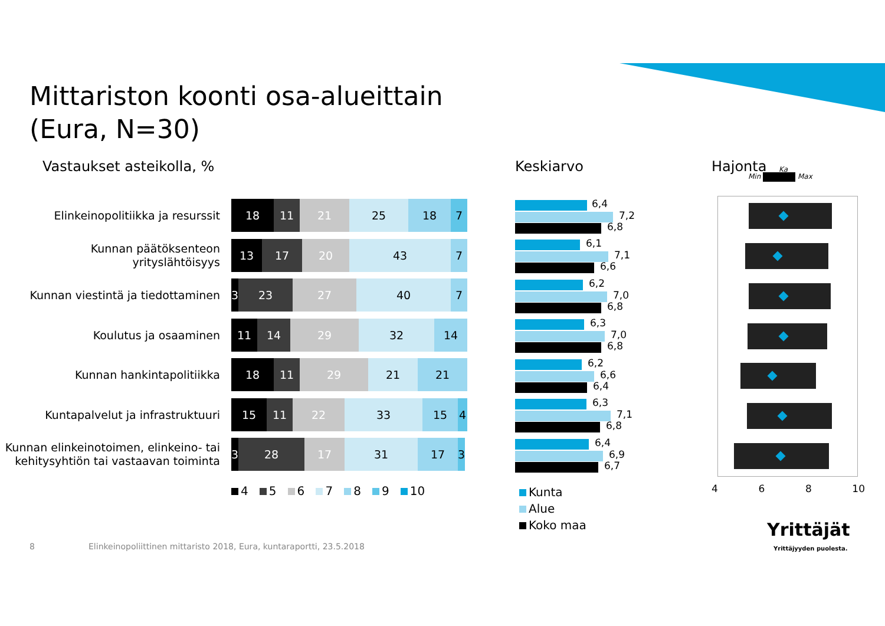Mittariston koonti osa-alueittain
(Eura, N=30)
Vastaukset asteikolla, % Keskiarvo Hajonta
Min Max
Ka
Elinkeinopolitiikka ja resurssit
18 11 21 25 18 7
Kunnan päätöksenteon yrityslähtöisyys
13 17 20 43 7
Kunnan viestintä ja tiedottaminen
3 23 27 40 7
Koulutus ja osaaminen
11 14 29 32 14
Kunnan hankintapolitiikka
18 11 29 21 21
Kuntapalvelut ja infrastruktuuri
15 11 22 33 15 4
Kunnan elinkeinotoimen, elinkeino- tai kehitysyhtiön tai vastaavan toiminta
3 28 17 31 17 3
4 5 6 7 8 9 10
6,4
7,2
6,8
6,1
7,1
6,6
6,2
7,0
6,8
6,3
7,0
6,8
6,2
6,6
6,4
6,3
7,1
6,8
6,4
6,9
6,7
Kunta
Alue
Koko maa
4 6 8 10
8
Elinkeinopoliittinen mittaristo 2018, Eura, kuntaraportti, 23.5.2018
Yrittäjät
Yrittäjyyden puolesta.